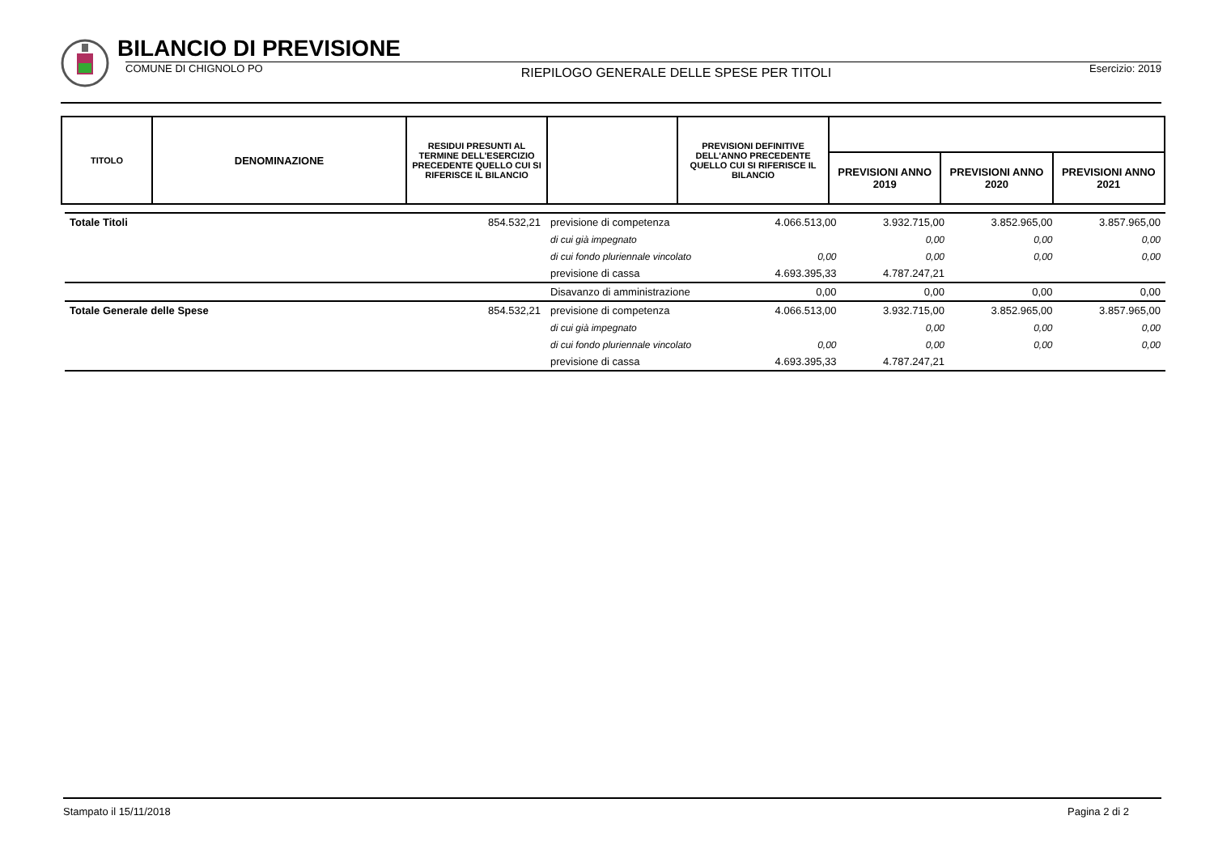BILANCIO DI PREVISIONE
COMUNE DI CHIGNOLO PO RIEPILOGO GENERALE DELLE SPESE PER TITOLI Esercizio: 2019
| TITOLO | DENOMINAZIONE | RESIDUI PRESUNTI AL TERMINE DELL'ESERCIZIO PRECEDENTE QUELLO CUI SI RIFERISCE IL BILANCIO | | PREVISIONI DEFINITIVE DELL'ANNO PRECEDENTE QUELLO CUI SI RIFERISCE IL BILANCIO | | | |
| --- | --- | --- | --- | --- | --- | --- | --- |
| | | | | | PREVISIONI ANNO 2019 | PREVISIONI ANNO 2020 | PREVISIONI ANNO 2021 |
| Totale Titoli | 854.532,21 | previsione di competenza | 4.066.513,00 | 3.932.715,00 | 3.852.965,00 | 3.857.965,00 |
| | | di cui già impegnato | | 0,00 | 0,00 | 0,00 |
| | | di cui fondo pluriennale vincolato | 0,00 | 0,00 | 0,00 | 0,00 |
| | | previsione di cassa | 4.693.395,33 | 4.787.247,21 | | |
| | | Disavanzo di amministrazione | 0,00 | 0,00 | 0,00 | 0,00 |
| Totale Generale delle Spese | 854.532,21 | previsione di competenza | 4.066.513,00 | 3.932.715,00 | 3.852.965,00 | 3.857.965,00 |
| | | di cui già impegnato | | 0,00 | 0,00 | 0,00 |
| | | di cui fondo pluriennale vincolato | 0,00 | 0,00 | 0,00 | 0,00 |
| | | previsione di cassa | 4.693.395,33 | 4.787.247,21 | | |
Stampato il 15/11/2018 Pagina 2 di 2